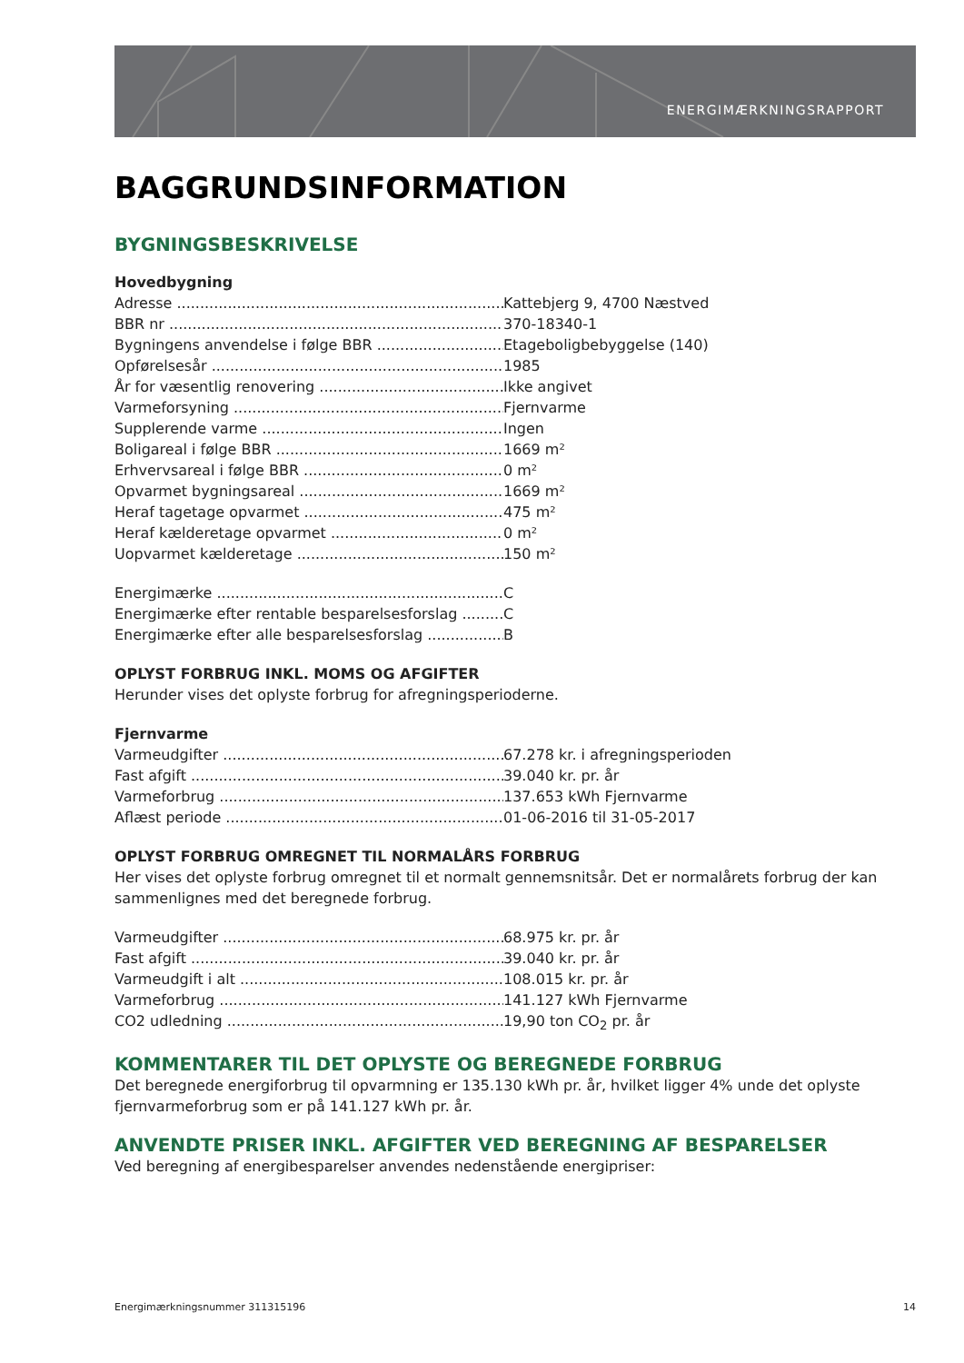ENERGIMÆRKNINGSRAPPORT
BAGGRUNDSINFORMATION
BYGNINGSBESKRIVELSE
Hovedbygning
Adresse Kattebjerg 9, 4700 Næstved
BBR nr 370-18340-1
Bygningens anvendelse i følge BBR Etageboligbebyggelse (140)
Opførelsesår 1985
År for væsentlig renovering Ikke angivet
Varmeforsyning Fjernvarme
Supplerende varme Ingen
Boligareal i følge BBR 1669 m²
Erhvervsareal i følge BBR 0 m²
Opvarmet bygningsareal 1669 m²
Heraf tagetage opvarmet 475 m²
Heraf kælderetage opvarmet 0 m²
Uopvarmet kælderetage 150 m²
Energimærke C
Energimærke efter rentable besparelsesforslag C
Energimærke efter alle besparelsesforslag B
OPLYST FORBRUG INKL. MOMS OG AFGIFTER
Herunder vises det oplyste forbrug for afregningsperioderne.
Fjernvarme
Varmeudgifter 67.278 kr. i afregningsperioden
Fast afgift 39.040 kr. pr. år
Varmeforbrug 137.653 kWh Fjernvarme
Aflæst periode 01-06-2016 til 31-05-2017
OPLYST FORBRUG OMREGNET TIL NORMALÅRS FORBRUG
Her vises det oplyste forbrug omregnet til et normalt gennemsnitsår. Det er normalårets forbrug der kan sammenlignes med det beregnede forbrug.
Varmeudgifter 68.975 kr. pr. år
Fast afgift 39.040 kr. pr. år
Varmeudgift i alt 108.015 kr. pr. år
Varmeforbrug 141.127 kWh Fjernvarme
CO2 udledning 19,90 ton CO<sub>2</sub> pr. år
KOMMENTARER TIL DET OPLYSTE OG BEREGNEDE FORBRUG
Det beregnede energiforbrug til opvarmning er 135.130 kWh pr. år, hvilket ligger 4% unde det oplyste fjernvarmeforbrug som er på 141.127 kWh pr. år.
ANVENDTE PRISER INKL. AFGIFTER VED BEREGNING AF BESPARELSER
Ved beregning af energibesparelser anvendes nedenstående energipriser:
Energimærkningsnummer 311315196 14